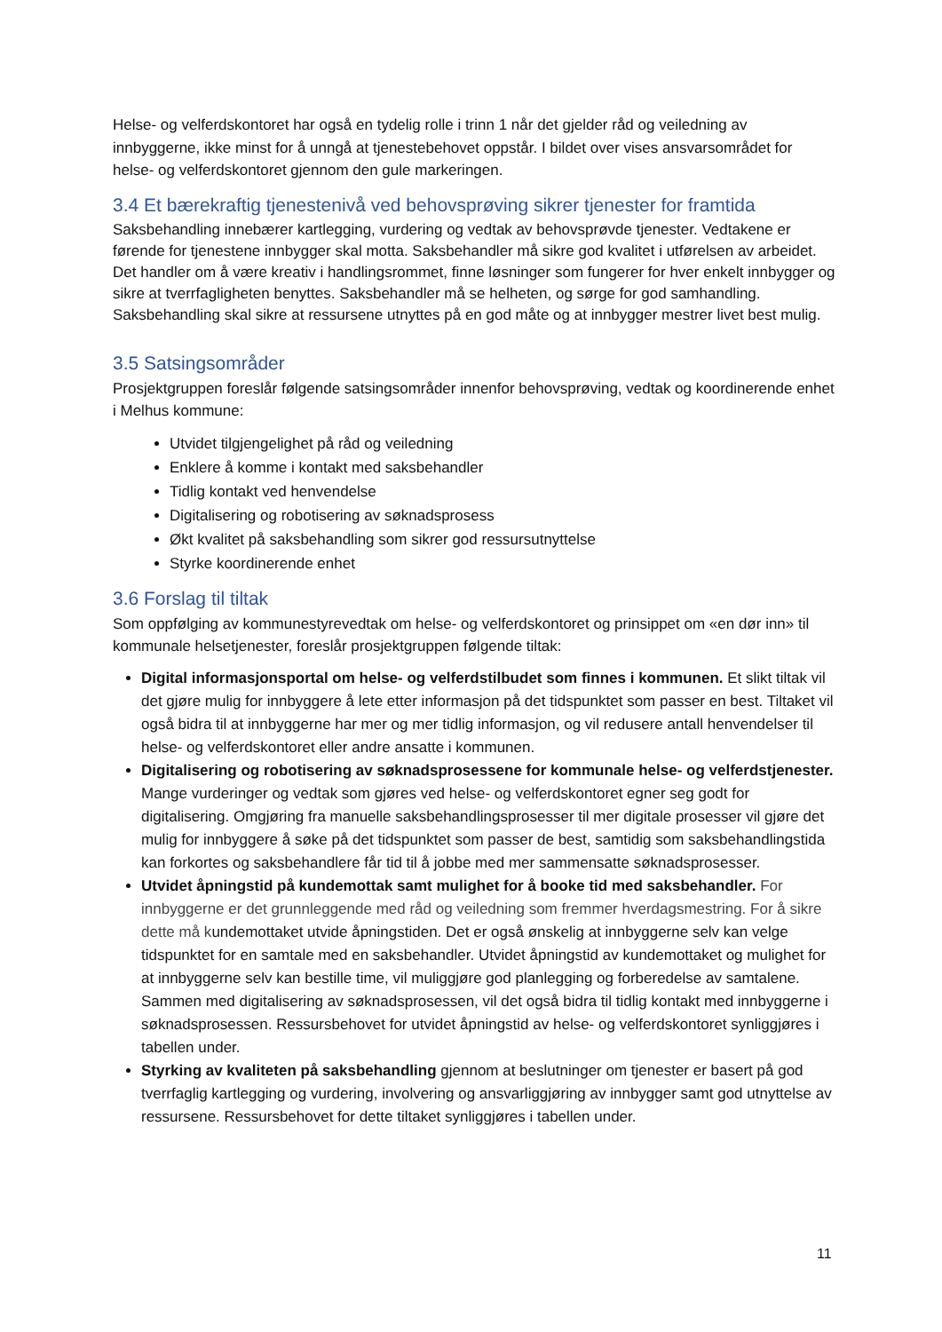Helse- og velferdskontoret har også en tydelig rolle i trinn 1 når det gjelder råd og veiledning av innbyggerne, ikke minst for å unngå at tjenestebehovet oppstår. I bildet over vises ansvarsområdet for helse- og velferdskontoret gjennom den gule markeringen.
3.4 Et bærekraftig tjenestenivå ved behovsprøving sikrer tjenester for framtida
Saksbehandling innebærer kartlegging, vurdering og vedtak av behovsprøvde tjenester. Vedtakene er førende for tjenestene innbygger skal motta. Saksbehandler må sikre god kvalitet i utførelsen av arbeidet. Det handler om å være kreativ i handlingsrommet, finne løsninger som fungerer for hver enkelt innbygger og sikre at tverrfagligheten benyttes. Saksbehandler må se helheten, og sørge for god samhandling. Saksbehandling skal sikre at ressursene utnyttes på en god måte og at innbygger mestrer livet best mulig.
3.5 Satsingsområder
Prosjektgruppen foreslår følgende satsingsområder innenfor behovsprøving, vedtak og koordinerende enhet i Melhus kommune:
Utvidet tilgjengelighet på råd og veiledning
Enklere å komme i kontakt med saksbehandler
Tidlig kontakt ved henvendelse
Digitalisering og robotisering av søknadsprosess
Økt kvalitet på saksbehandling som sikrer god ressursutnyttelse
Styrke koordinerende enhet
3.6 Forslag til tiltak
Som oppfølging av kommunestyrevedtak om helse- og velferdskontoret og prinsippet om «en dør inn» til kommunale helsetjenester, foreslår prosjektgruppen følgende tiltak:
Digital informasjonsportal om helse- og velferdstilbudet som finnes i kommunen. Et slikt tiltak vil det gjøre mulig for innbyggere å lete etter informasjon på det tidspunktet som passer en best. Tiltaket vil også bidra til at innbyggerne har mer og mer tidlig informasjon, og vil redusere antall henvendelser til helse- og velferdskontoret eller andre ansatte i kommunen.
Digitalisering og robotisering av søknadsprosessene for kommunale helse- og velferdstjenester. Mange vurderinger og vedtak som gjøres ved helse- og velferdskontoret egner seg godt for digitalisering. Omgjøring fra manuelle saksbehandlingsprosesser til mer digitale prosesser vil gjøre det mulig for innbyggere å søke på det tidspunktet som passer de best, samtidig som saksbehandlingstida kan forkortes og saksbehandlere får tid til å jobbe med mer sammensatte søknadsprosesser.
Utvidet åpningstid på kundemottak samt mulighet for å booke tid med saksbehandler. For innbyggerne er det grunnleggende med råd og veiledning som fremmer hverdagsmestring. For å sikre dette må kundemottaket utvide åpningstiden. Det er også ønskelig at innbyggerne selv kan velge tidspunktet for en samtale med en saksbehandler. Utvidet åpningstid av kundemottaket og mulighet for at innbyggerne selv kan bestille time, vil muliggjøre god planlegging og forberedelse av samtalene. Sammen med digitalisering av søknadsprosessen, vil det også bidra til tidlig kontakt med innbyggerne i søknadsprosessen. Ressursbehovet for utvidet åpningstid av helse- og velferdskontoret synliggjøres i tabellen under.
Styrking av kvaliteten på saksbehandling gjennom at beslutninger om tjenester er basert på god tverrfaglig kartlegging og vurdering, involvering og ansvarliggjøring av innbygger samt god utnyttelse av ressursene. Ressursbehovet for dette tiltaket synliggjøres i tabellen under.
11